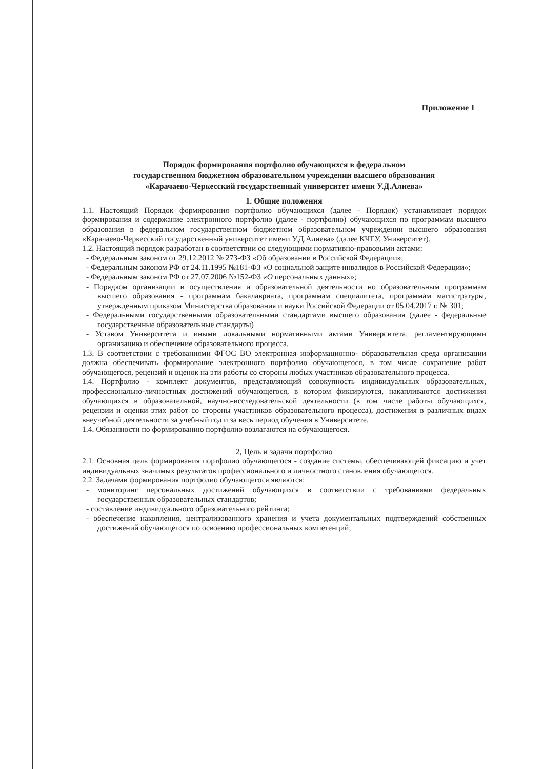Приложение 1
Порядок формирования портфолио обучающихся в федеральном
государственном бюджетном образовательном учреждении высшего образования
«Карачаево-Черкесский государственный университет имени У.Д.Алиева»
1. Общие положения
1.1. Настоящий Порядок формирования портфолио обучающихся (далее - Порядок) устанавливает порядок формирования и содержание электронного портфолио (далее - портфолио) обучающихся по программам высшего образования в федеральном государственном бюджетном образовательном учреждении высшего образования «Карачаево-Черкесский государственный университет имени У.Д.Алиева» (далее КЧГУ, Университет).
1.2. Настоящий порядок разработан в соответствии со следующими нормативно-правовыми актами:
- Федеральным законом от 29.12.2012 № 273-ФЗ «Об образовании в Российской Федерации»;
- Федеральным законом РФ от 24.11.1995 №181-ФЗ «О социальной защите инвалидов в Российской Федерации»;
- Федеральным законом РФ от 27.07.2006 №152-ФЗ «О персональных данных»;
- Порядком организации и осуществления и образовательной деятельности но образовательным программам высшего образования - программам бакалавриата, программам специалитета, программам магистратуры, утвержденным приказом Министерства образования и науки Российской Федерации от 05.04.2017 г. № 301;
- Федеральными государственными образовательными стандартами высшего образования (далее - федеральные государственные образовательные стандарты)
- Уставом Университета и иными локальными нормативными актами Университета, регламентирующими организацию и обеспечение образовательного процесса.
1.3. В соответствии с требованиями ФГОС ВО электронная информационно- образовательная среда организации должна обеспечивать формирование электронного портфолио обучающегося, в том числе сохранение работ обучающегося, рецензий и оценок на эти работы со стороны любых участников образовательного процесса.
1.4. Портфолио - комплект документов, представляющий совокупность индивидуальных образовательных, профессионально-личностных достижений обучающегося, в котором фиксируются, накапливаются достижения обучающихся в образовательной, научно-исследовательской деятельности (в том числе работы обучающихся, рецензии и оценки этих работ со стороны участников образовательного процесса), достижения в различных видах внеучебной деятельности за учебный год и за весь период обучения в Университете.
1.4. Обязанности по формированию портфолио возлагаются на обучающегося.
2, Цель и задачи портфолио
2.1. Основная цель формирования портфолио обучающегося - создание системы, обеспечивающей фиксацию и учет индивидуальных значимых результатов профессионального и личностного становления обучающегося.
2.2. Задачами формирования портфолио обучающегося являются:
- мониторинг персональных достижений обучающихся в соответствии с требованиями федеральных государственных образовательных стандартов;
- составление индивидуального образовательного рейтинга;
- обеспечение накопления, централизованного хранения и учета документальных подтверждений собственных достижений обучающегося по освоению профессиональных компетенций;